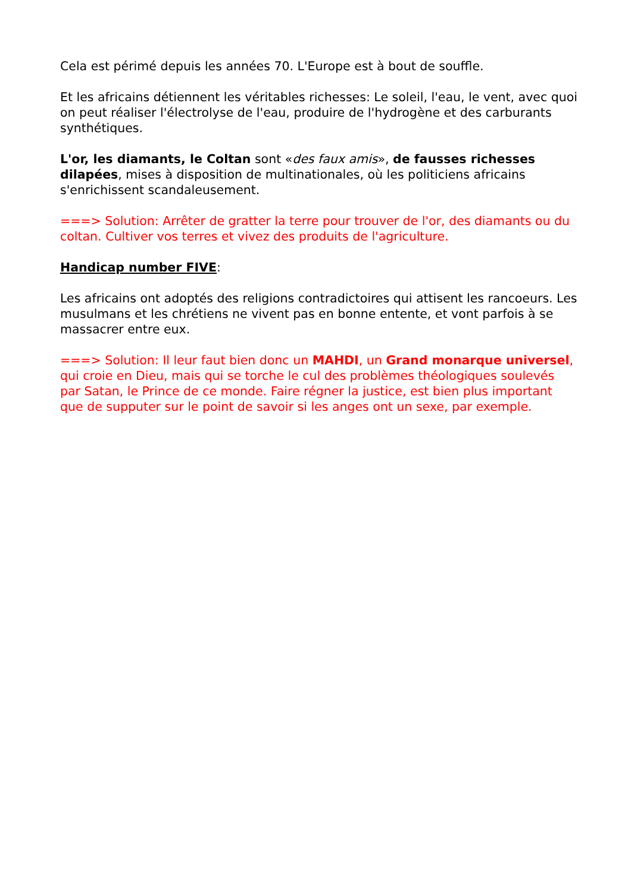Cela est périmé depuis les années 70. L'Europe est à bout de souffle.
Et les africains détiennent les véritables richesses: Le soleil, l'eau, le vent, avec quoi on peut réaliser l'électrolyse de l'eau, produire de l'hydrogène et des carburants synthétiques.
L'or, les diamants, le Coltan sont «des faux amis», de fausses richesses dilapées, mises à disposition de multinationales, où les politiciens africains s'enrichissent scandaleusement.
===> Solution: Arrêter de gratter la terre pour trouver de l'or, des diamants ou du coltan. Cultiver vos terres et vivez des produits de l'agriculture.
Handicap number FIVE:
Les africains ont adoptés des religions contradictoires qui attisent les rancoeurs. Les musulmans et les chrétiens ne vivent pas en bonne entente, et vont parfois à se massacrer entre eux.
===> Solution: Il leur faut bien donc un MAHDI, un Grand monarque universel, qui croie en Dieu, mais qui se torche le cul des problèmes théologiques soulevés par Satan, le Prince de ce monde. Faire régner la justice, est bien plus important que de supputer sur le point de savoir si les anges ont un sexe, par exemple.